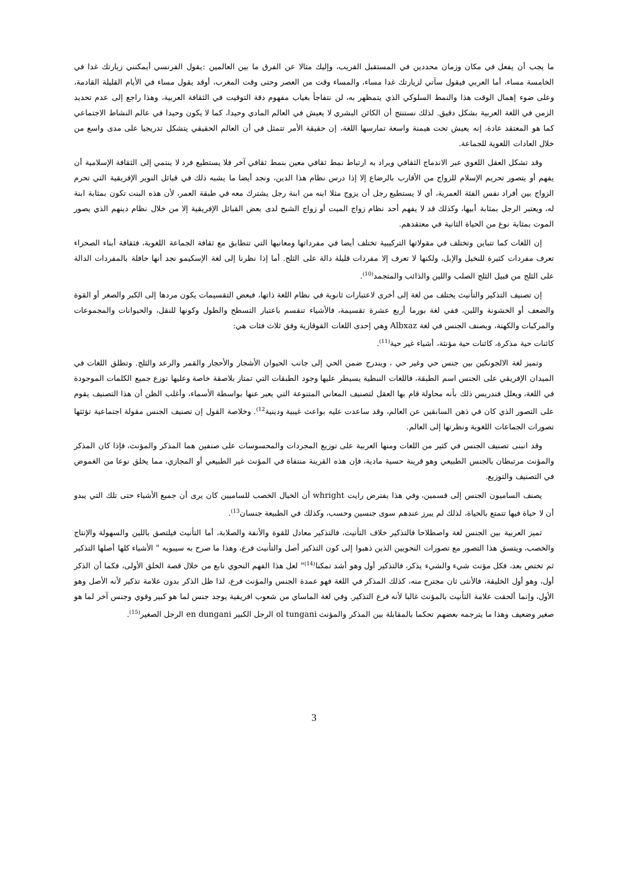ما يجب أن يفعل في مكان وزمان محددين في المستقبل القريب، وإليك مثالا عن الفرق ما بين العالمين :يقول الفرنسي أيمكنني زيارتك غدا في الخامسة مساء، أما العربي فيقول سآتي لزيارتك غدا مساء، والمساء وقت من العصر وحتى وقت المغرب، أوقد يقول مساء في الأيام القليلة القادمة، وعلى ضوء إهمال الوقت هذا والنمط السلوكي الذي يتمظهر به، لن نتفاجأ بغياب مفهوم دقة التوقيت في الثقافة العربية، وهذا راجع إلى عدم تحديد الزمن في اللغة العربية بشكل دقيق. لذلك نستنتج أن الكائن البشري لا يعيش في العالم المادي وحيدا، كما لا يكون وحيدا في عالم النشاط الاجتماعي كما هو المعتقد عادة، إنه يعيش تحت هيمنة واسعة تمارسها اللغة، إن حقيقة الأمر تتمثل في أن العالم الحقيقي يتشكل تدريجيا على مدى واسع من خلال العادات اللغوية للجماعة.
وقد تشكل العقل اللغوي عبر الاندماج الثقافي ويراد به ارتباط نمط ثقافي معين بنمط ثقافي آخر فلا يستطيع فرد لا ينتمي إلى الثقافة الإسلامية أن يفهم أو يتصور تحريم الإسلام للزواج من الأقارب بالرضاع إلا إذا درس نظام هذا الدين، ونجد أيضا ما يشبه ذلك في قبائل النوير الإفريقية التي تحرم الزواج بين أفراد نفس الفئة العمرية، أي لا يستطيع رجل أن يزوج مثلا ابنه من ابنة رجل يشترك معه في طبقة العمر، لأن هذه البنت تكون بمثابة ابنة له، ويعتبر الرجل بمثابة أبيها، وكذلك قد لا يفهم أحد نظام زواج الميت أو زواج الشبح لدى بعض القبائل الإفريقية إلا من خلال نظام دينهم الذي يصور الموت بمثابة نوع من الحياة الثانية في معتقدهم.
إن اللغات كما تتباين وتختلف في مقولاتها التركيبية تختلف أيضا في مفرداتها ومعانيها التي تتطابق مع ثقافة الجماعة اللغوية، فثقافة أبناء الصحراء تعرف مفردات كثيرة للنخيل والإبل، ولكنها لا تعرف إلا مفردات قليلة دالة على الثلج. أما إذا نظرنا إلى لغة الإسكيمو نجد أنها حافلة بالمفردات الدالة على الثلج من قبيل الثلج الصلب واللين والذائب والمتجمد<sup>(10)</sup>.
إن تصنيف التذكير والتأنيث يختلف من لغة إلى أخرى لاعتبارات ثانوية في نظام اللغة ذاتها، فبعض التقسيمات يكون مردها إلى الكبر والصغر أو القوة والضعف أو الخشونة واللين، ففي لغة بورما أربع عشرة تقسيمة، فالأشياء تنقسم باعتبار التسطح والطول وكونها للنقل، والحيوانات والمجموعات والمركبات والكهنة، ويصنف الجنس في لغة Albxaz وهي إحدى اللغات القوقازية وفق ثلاث فئات هي:
كائنات حية مذكرة، كائنات حية مؤنثة، أشياء غير حية<sup>(11)</sup>.
وتميز لغة الالجونكين بين جنس حي وغير حي ، ويندرج ضمن الحي إلى جانب الحيوان الأشجار والأحجار والقمر والرعد والثلج. وتطلق اللغات في الميدان الإفريقي على الجنس اسم الطبقة، فاللغات النبطية يسيطر عليها وجود الطبقات التي تمتاز بلاصقة خاصة وعليها توزع جميع الكلمات الموجودة في اللغة، ويعلل فندريس ذلك بأنه محاولة قام بها العقل لتصنيف المعاني المتنوعة التي يعبر عنها بواسطة الأسماء، وأغلب الظن أن هذا التصنيف يقوم على التصور الذي كان في ذهن السابقين عن العالم، وقد ساعدت عليه بواعث غيبية ودينية<sup>12)</sup>. وخلاصة القول إن تصنيف الجنس مقولة اجتماعية تؤثثها تصورات الجماعات اللغوية ونظرتها إلى العالم.
وقد انبنى تصنيف الجنس في كثير من اللغات ومنها العربية على توزيع المجردات والمحسوسات على صنفين هما المذكر والمؤنث، فإذا كان المذكر والمؤنث مرتبطان بالجنس الطبيعي وهو قرينة حسية مادية، فإن هذه القرينة منتفاة في المؤنث غير الطبيعي أو المجازي، مما يخلق نوعا من الغموض في التصنيف والتوزيع.
يصنف الساميون الجنس إلى قسمين، وفي هذا يفترض رايت whright أن الخيال الخصب للساميين كان يرى أن جميع الأشياء حتى تلك التي يبدو أن لا حياة فيها تتمتع بالحياة، لذلك لم يبرز عندهم سوى جنسين وحسب، وكذلك في الطبيعة جنسان<sup>13)</sup>.
تميز العربية بين الجنس لغة واصطلاحا فالتذكير خلاف التأنيث، فالتذكير معادل للقوة والأنفة والصلابة، أما التأنيث فيلتصق باللين والسهولة والإنتاج والخصب، ويتسق هذا التصور مع تصورات النحويين الذين ذهبوا إلى كون التذكير أصل والتأنيث فرع، وهذا ما صرح به سيبويه " الأشياء كلها أصلها التذكير ثم تختص بعد، فكل مؤنث شيء والشيء يذكر، فالتذكير أول وهو أشد تمكنا<sup>(14)</sup>" لعل هذا الفهم النحوي نابع من خلال قصة الخلق الأولى، فكما أن الذكر أول، وهو أول الخليقة، فالأنثى ثان مجترح منه، كذلك المذكر في اللغة فهو عمدة الجنس والمؤنث فرع، لذا ظل الذكر بدون علامة تذكير لأنه الأصل وهو الأول، وإنما ألحقت علامة التأنيث بالمؤنث غالبا لأنه فرع التذكير. وفي لغة الماساي من شعوب افريقية يوجد جنس لما هو كبير وقوي وجنس آخر لما هو صغير وضعيف وهذا ما يترجمه بعضهم تحكما بالمقابلة بين المذكر والمؤنث ol tungani الرجل الكبير en dungani الرجل الصغير<sup>(15)</sup>.
3